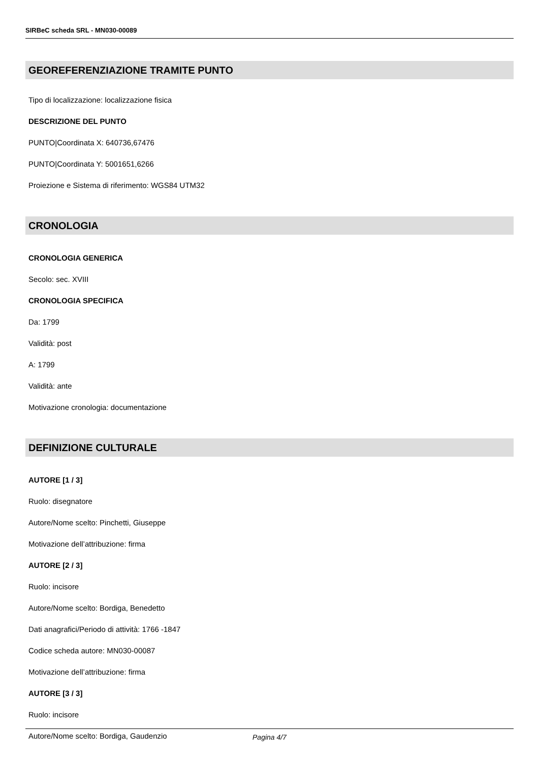SIRBeC scheda SRL - MN030-00089
GEOREFERENZIAZIONE TRAMITE PUNTO
Tipo di localizzazione: localizzazione fisica
DESCRIZIONE DEL PUNTO
PUNTO|Coordinata X: 640736,67476
PUNTO|Coordinata Y: 5001651,6266
Proiezione e Sistema di riferimento: WGS84 UTM32
CRONOLOGIA
CRONOLOGIA GENERICA
Secolo: sec. XVIII
CRONOLOGIA SPECIFICA
Da: 1799
Validità: post
A: 1799
Validità: ante
Motivazione cronologia: documentazione
DEFINIZIONE CULTURALE
AUTORE [1 / 3]
Ruolo: disegnatore
Autore/Nome scelto: Pinchetti, Giuseppe
Motivazione dell’attribuzione: firma
AUTORE [2 / 3]
Ruolo: incisore
Autore/Nome scelto: Bordiga, Benedetto
Dati anagrafici/Periodo di attività: 1766 -1847
Codice scheda autore: MN030-00087
Motivazione dell’attribuzione: firma
AUTORE [3 / 3]
Ruolo: incisore
Autore/Nome scelto: Bordiga, Gaudenzio
Pagina 4/7